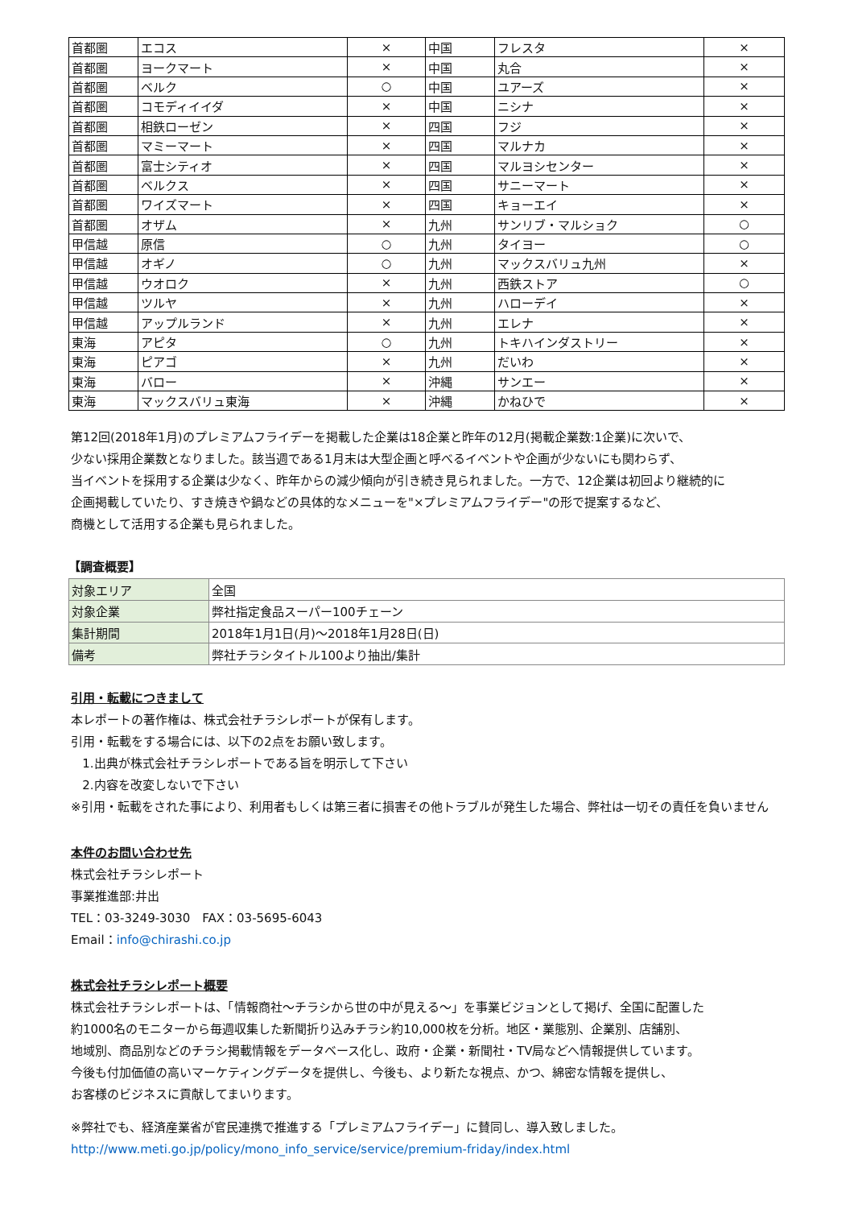| 首都圏 | エコス | × | 中国 | フレスタ | × |
| 首都圏 | ヨークマート | × | 中国 | 丸合 | × |
| 首都圏 | ベルク | ○ | 中国 | ユアーズ | × |
| 首都圏 | コモディイイダ | × | 中国 | ニシナ | × |
| 首都圏 | 相鉄ローゼン | × | 四国 | フジ | × |
| 首都圏 | マミーマート | × | 四国 | マルナカ | × |
| 首都圏 | 富士シティオ | × | 四国 | マルヨシセンター | × |
| 首都圏 | ベルクス | × | 四国 | サニーマート | × |
| 首都圏 | ワイズマート | × | 四国 | キョーエイ | × |
| 首都圏 | オザム | × | 九州 | サンリブ・マルショク | ○ |
| 甲信越 | 原信 | ○ | 九州 | タイヨー | ○ |
| 甲信越 | オギノ | ○ | 九州 | マックスバリュ九州 | × |
| 甲信越 | ウオロク | × | 九州 | 西鉄ストア | ○ |
| 甲信越 | ツルヤ | × | 九州 | ハローデイ | × |
| 甲信越 | アップルランド | × | 九州 | エレナ | × |
| 東海 | アピタ | ○ | 九州 | トキハインダストリー | × |
| 東海 | ピアゴ | × | 九州 | だいわ | × |
| 東海 | バロー | × | 沖縄 | サンエー | × |
| 東海 | マックスバリュ東海 | × | 沖縄 | かねひで | × |
第12回(2018年1月)のプレミアムフライデーを掲載した企業は18企業と昨年の12月(掲載企業数:1企業)に次いで、
少ない採用企業数となりました。該当週である1月末は大型企画と呼べるイベントや企画が少ないにも関わらず、
当イベントを採用する企業は少なく、昨年からの減少傾向が引き続き見られました。一方で、12企業は初回より継続的に
企画掲載していたり、すき焼きや鍋などの具体的なメニューを"×プレミアムフライデー"の形で提案するなど、
商機として活用する企業も見られました。
【調査概要】
| 対象エリア | 全国 |
| 対象企業 | 弊社指定食品スーパー100チェーン |
| 集計期間 | 2018年1月1日(月)～2018年1月28日(日) |
| 備考 | 弊社チラシタイトル100より抽出/集計 |
引用・転載につきまして
本レポートの著作権は、株式会社チラシレポートが保有します。
引用・転載をする場合には、以下の2点をお願い致します。
1.出典が株式会社チラシレポートである旨を明示して下さい
2.内容を改変しないで下さい
※引用・転載をされた事により、利用者もしくは第三者に損害その他トラブルが発生した場合、弊社は一切その責任を負いません
本件のお問い合わせ先
株式会社チラシレポート
事業推進部:井出
TEL：03-3249-3030　FAX：03-5695-6043
Email：info@chirashi.co.jp
株式会社チラシレポート概要
株式会社チラシレポートは、「情報商社～チラシから世の中が見える～」を事業ビジョンとして掲げ、全国に配置した
約1000名のモニターから毎週収集した新聞折り込みチラシ約10,000枚を分析。地区・業態別、企業別、店舗別、
地域別、商品別などのチラシ掲載情報をデータベース化し、政府・企業・新聞社・TV局などへ情報提供しています。
今後も付加価値の高いマーケティングデータを提供し、今後も、より新たな視点、かつ、綿密な情報を提供し、
お客様のビジネスに貢献してまいります。
※弊社でも、経済産業省が官民連携で推進する「プレミアムフライデー」に賛同し、導入致しました。
http://www.meti.go.jp/policy/mono_info_service/service/premium-friday/index.html